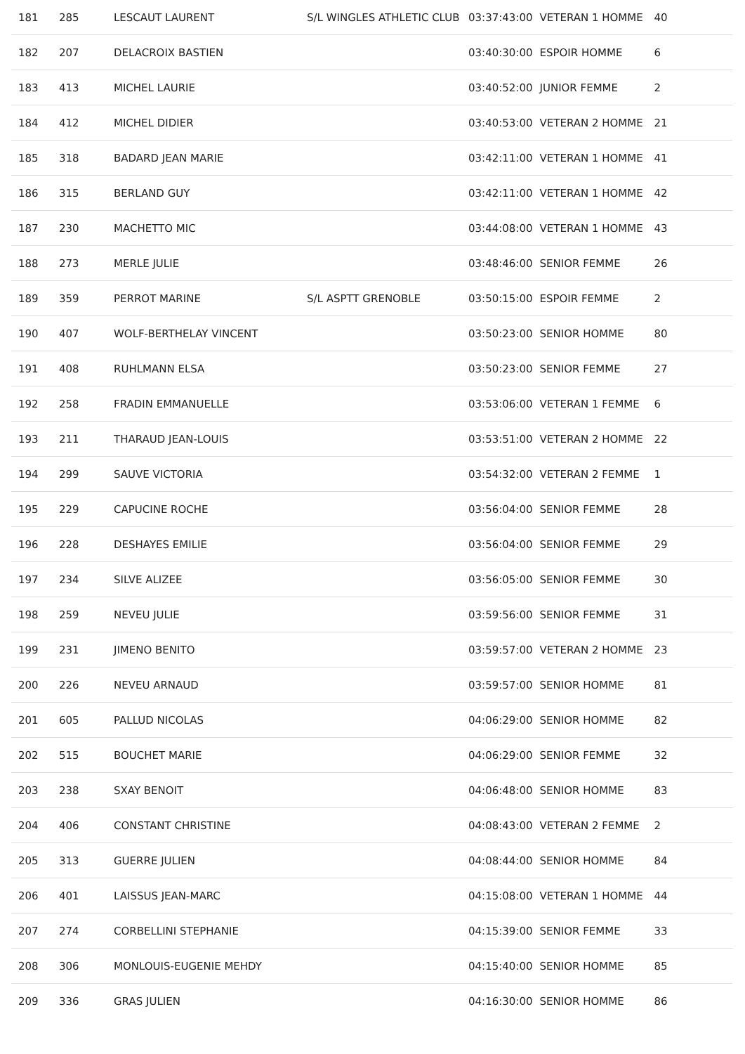| 181 | 285 | LESCAUT LAURENT | S/L WINGLES ATHLETIC CLUB | 03:37:43:00 | VETERAN 1 HOMME | 40 |
| 182 | 207 | DELACROIX BASTIEN | | 03:40:30:00 | ESPOIR HOMME | 6 |
| 183 | 413 | MICHEL LAURIE | | 03:40:52:00 | JUNIOR FEMME | 2 |
| 184 | 412 | MICHEL DIDIER | | 03:40:53:00 | VETERAN 2 HOMME | 21 |
| 185 | 318 | BADARD JEAN MARIE | | 03:42:11:00 | VETERAN 1 HOMME | 41 |
| 186 | 315 | BERLAND GUY | | 03:42:11:00 | VETERAN 1 HOMME | 42 |
| 187 | 230 | MACHETTO MIC | | 03:44:08:00 | VETERAN 1 HOMME | 43 |
| 188 | 273 | MERLE JULIE | | 03:48:46:00 | SENIOR FEMME | 26 |
| 189 | 359 | PERROT MARINE | S/L ASPTT GRENOBLE | 03:50:15:00 | ESPOIR FEMME | 2 |
| 190 | 407 | WOLF-BERTHELAY VINCENT | | 03:50:23:00 | SENIOR HOMME | 80 |
| 191 | 408 | RUHLMANN ELSA | | 03:50:23:00 | SENIOR FEMME | 27 |
| 192 | 258 | FRADIN EMMANUELLE | | 03:53:06:00 | VETERAN 1 FEMME | 6 |
| 193 | 211 | THARAUD JEAN-LOUIS | | 03:53:51:00 | VETERAN 2 HOMME | 22 |
| 194 | 299 | SAUVE VICTORIA | | 03:54:32:00 | VETERAN 2 FEMME | 1 |
| 195 | 229 | CAPUCINE ROCHE | | 03:56:04:00 | SENIOR FEMME | 28 |
| 196 | 228 | DESHAYES EMILIE | | 03:56:04:00 | SENIOR FEMME | 29 |
| 197 | 234 | SILVE ALIZEE | | 03:56:05:00 | SENIOR FEMME | 30 |
| 198 | 259 | NEVEU JULIE | | 03:59:56:00 | SENIOR FEMME | 31 |
| 199 | 231 | JIMENO BENITO | | 03:59:57:00 | VETERAN 2 HOMME | 23 |
| 200 | 226 | NEVEU ARNAUD | | 03:59:57:00 | SENIOR HOMME | 81 |
| 201 | 605 | PALLUD NICOLAS | | 04:06:29:00 | SENIOR HOMME | 82 |
| 202 | 515 | BOUCHET MARIE | | 04:06:29:00 | SENIOR FEMME | 32 |
| 203 | 238 | SXAY BENOIT | | 04:06:48:00 | SENIOR HOMME | 83 |
| 204 | 406 | CONSTANT CHRISTINE | | 04:08:43:00 | VETERAN 2 FEMME | 2 |
| 205 | 313 | GUERRE JULIEN | | 04:08:44:00 | SENIOR HOMME | 84 |
| 206 | 401 | LAISSUS JEAN-MARC | | 04:15:08:00 | VETERAN 1 HOMME | 44 |
| 207 | 274 | CORBELLINI STEPHANIE | | 04:15:39:00 | SENIOR FEMME | 33 |
| 208 | 306 | MONLOUIS-EUGENIE MEHDY | | 04:15:40:00 | SENIOR HOMME | 85 |
| 209 | 336 | GRAS JULIEN | | 04:16:30:00 | SENIOR HOMME | 86 |